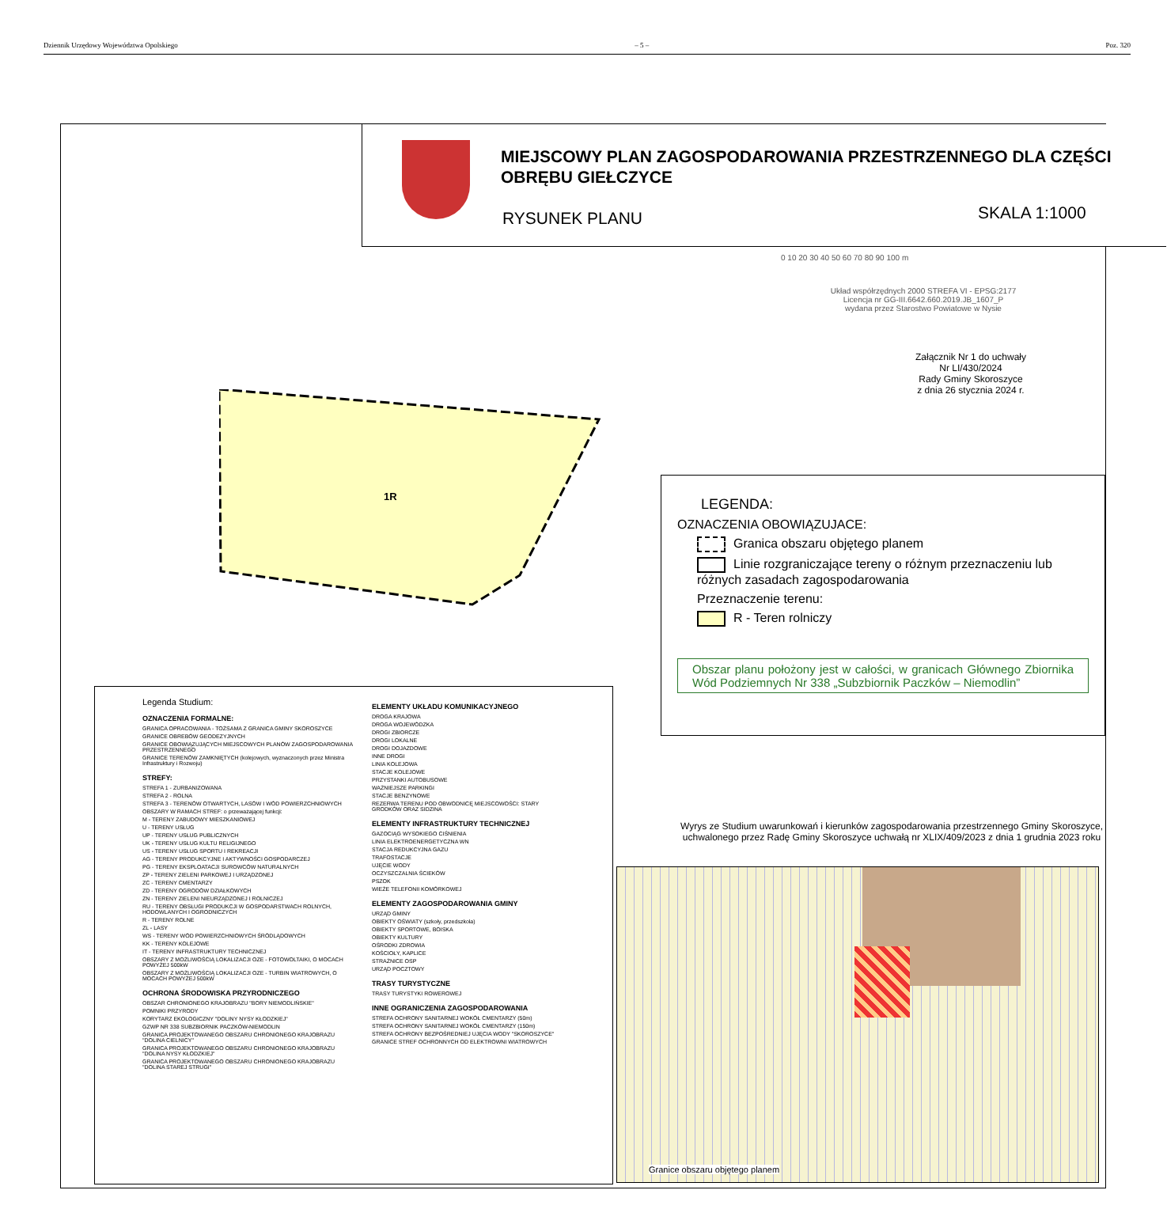Dziennik Urzędowy Województwa Opolskiego – 5 – Poz. 320
MIEJSCOWY PLAN ZAGOSPODAROWANIA PRZESTRZENNEGO DLA CZĘŚCI OBRĘBU GIEŁCZYCE
RYSUNEK PLANU SKALA 1:1000
1R
0 10 20 30 40 50 60 70 80 90 100 m
Układ współrzędnych 2000 STREFA VI - EPSG:2177
Licencja nr GG-III.6642.660.2019.JB_1607_P
wydana przez Starostwo Powiatowe w Nysie
Załącznik Nr 1 do uchwały
Nr LI/430/2024
Rady Gminy Skoroszyce
z dnia 26 stycznia 2024 r.
LEGENDA:
OZNACZENIA OBOWIĄZUJACE:
Granica obszaru objętego planem
Linie rozgraniczające tereny o różnym przeznaczeniu lub różnych zasadach zagospodarowania
Przeznaczenie terenu:
R - Teren rolniczy
Obszar planu położony jest w całości, w granicach Głównego Zbiornika Wód Podziemnych Nr 338 „Subzbiornik Paczków – Niemodlin”
Legenda Studium:
OZNACZENIA FORMALNE:
GRANICA OPRACOWANIA - TOŻSAMA Z GRANICA GMINY SKOROSZYCE
GRANICE OBREBÓW GEODEZYJNYCH
GRANICE OBOWIĄZUJĄCYCH MIEJSCOWYCH PLANÓW ZAGOSPODAROWANIA PRZESTRZENNEGO
GRANICE TERENÓW ZAMKNIĘTYCH (kolejowych, wyznaczonych przez Ministra Infrastruktury i Rozwoju)
STREFY:
STREFA 1 - ZURBANIZOWANA
STREFA 2 - ROLNA
STREFA 3 - TERENÓW OTWARTYCH, LASÓW I WÓD POWIERZCHNIOWYCH
OBSZARY W RAMACH STREF: o przeważającej funkcji:
M - TERENY ZABUDOWY MIESZKANIOWEJ
U - TERENY USŁUG
UP - TERENY USŁUG PUBLICZNYCH
UK - TERENY USŁUG KULTU RELIGIJNEGO
US - TERENY USŁUG SPORTU I REKREACJI
AG - TERENY PRODUKCYJNE I AKTYWNOŚCI GOSPODARCZEJ
PG - TERENY EKSPLOATACJI SUROWCÓW NATURALNYCH
ZP - TERENY ZIELENI PARKOWEJ I URZĄDZONEJ
ZC - TERENY CMENTARZY
ZD - TERENY OGRODÓW DZIAŁKOWYCH
ZN - TERENY ZIELENI NIEURZĄDZONEJ I ROLNICZEJ
RU - TERENY OBSŁUGI PRODUKCJI W GOSPODARSTWACH ROLNYCH, HODOWLANYCH I OGRODNICZYCH
R - TERENY ROLNE
ZL - LASY
WS - TERENY WÓD POWIERZCHNIOWYCH ŚRÓDLĄDOWYCH
KK - TERENY KOLEJOWE
IT - TERENY INFRASTRUKTURY TECHNICZNEJ
OBSZARY Z MOŻLIWOŚCIĄ LOKALIZACJI OZE - FOTOWOLTAIKI, O MOCACH POWYŻEJ 500kW
OBSZARY Z MOŻLIWOŚCIĄ LOKALIZACJI OZE - TURBIN WIATROWYCH, O MOCACH POWYŻEJ 500kW
OCHRONA ŚRODOWISKA PRZYRODNICZEGO
OBSZAR CHRONIONEGO KRAJOBRAZU "BORY NIEMODLIŃSKIE"
POMNIKI PRZYRODY
KORYTARZ EKOLOGICZNY "DOLINY NYSY KŁODZKIEJ"
GZWP NR 338 SUBZBIORNIK PACZKÓW-NIEMODLIN
GRANICA PROJEKTOWANEGO OBSZARU CHRONIONEGO KRAJOBRAZU "DOLINA CIELNICY"
GRANICA PROJEKTOWANEGO OBSZARU CHRONIONEGO KRAJOBRAZU "DOLINA NYSY KŁODZKIEJ"
GRANICA PROJEKTOWANEGO OBSZARU CHRONIONEGO KRAJOBRAZU "DOLINA STAREJ STRUGI"
ELEMENTY UKŁADU KOMUNIKACYJNEGO
DROGA KRAJOWA
DROGA WOJEWÓDZKA
DROGI ZBIORCZE
DROGI LOKALNE
DROGI DOJAZDOWE
INNE DROGI
LINIA KOLEJOWA
STACJE KOLEJOWE
PRZYSTANKI AUTOBUSOWE
WAŻNIEJSZE PARKINGI
STACJE BENZYNOWE
REZERWA TERENU POD OBWODNICĘ MIEJSCOWOŚCI: STARY GRODKÓW ORAZ SIDZINA
ELEMENTY INFRASTRUKTURY TECHNICZNEJ
GAZOCIĄG WYSOKIEGO CIŚNIENIA
LINIA ELEKTROENERGETYCZNA WN
STACJA REDUKCYJNA GAZU
TRAFOSTACJE
UJĘCIE WODY
OCZYSZCZALNIA ŚCIEKÓW
PSZOK
WIEŻE TELEFONII KOMÓRKOWEJ
ELEMENTY ZAGOSPODAROWANIA GMINY
URZĄD GMINY
OBIEKTY OŚWIATY (szkoły, przedszkola)
OBIEKTY SPORTOWE, BOISKA
OBIEKTY KULTURY
OŚRODKI ZDROWIA
KOŚCIOŁY, KAPLICE
STRAŻNICE OSP
URZĄD POCZTOWY
TRASY TURYSTYCZNE
TRASY TURYSTYKI ROWEROWEJ
INNE OGRANICZENIA ZAGOSPODAROWANIA
STREFA OCHRONY SANITARNEJ WOKÓŁ CMENTARZY (50m)
STREFA OCHRONY SANITARNEJ WOKÓŁ CMENTARZY (150m)
STREFA OCHRONY BEZPOŚREDNIEJ UJĘCIA WODY "SKOROSZYCE"
GRANICE STREF OCHRONNYCH OD ELEKTROWNI WIATROWYCH
Wyrys ze Studium uwarunkowań i kierunków zagospodarowania przestrzennego Gminy Skoroszyce, uchwalonego przez Radę Gminy Skoroszyce uchwałą nr XLIX/409/2023 z dnia 1 grudnia 2023 roku
Granice obszaru objętego planem